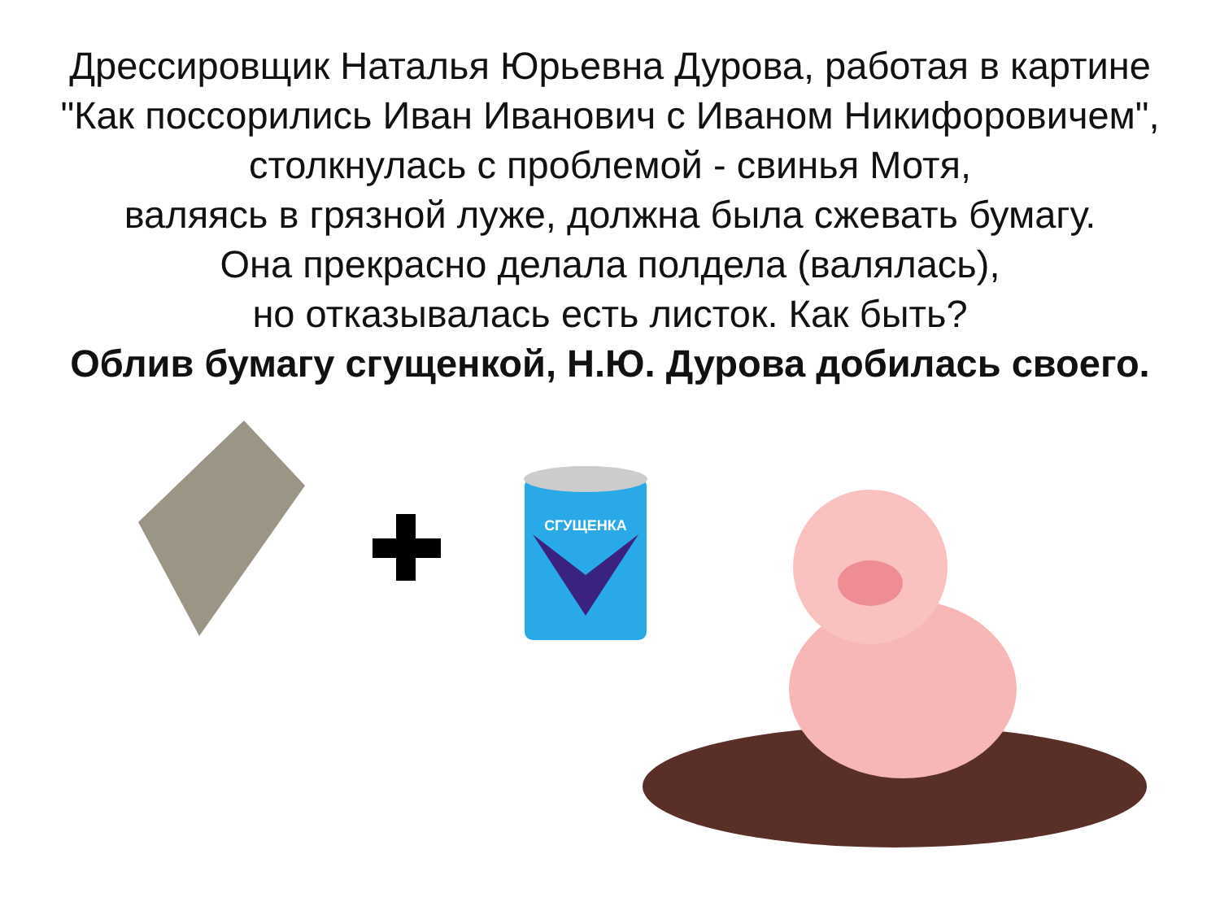Дрессировщик Наталья Юрьевна Дурова, работая в картине
"Как поссорились Иван Иванович с Иваном Никифоровичем",
столкнулась с проблемой - свинья Мотя,
валяясь в грязной луже, должна была сжевать бумагу.
Она прекрасно делала полдела (валялась),
но отказывалась есть листок. Как быть?
Облив бумагу сгущенкой, Н.Ю. Дурова добилась своего.
СГУЩЕНКА